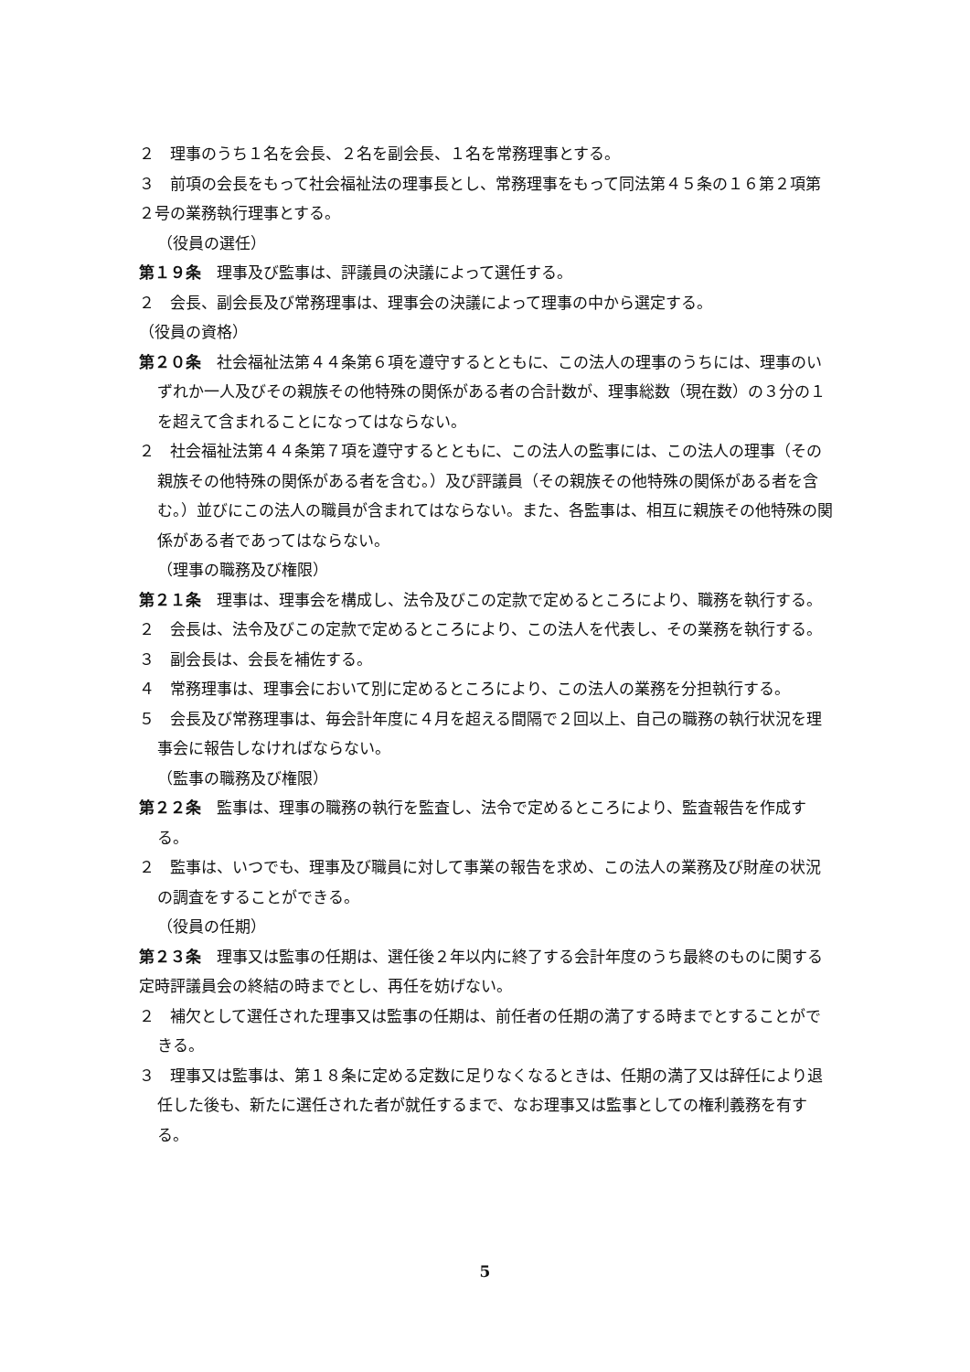２　理事のうち１名を会長、２名を副会長、１名を常務理事とする。
３　前項の会長をもって社会福祉法の理事長とし、常務理事をもって同法第４５条の１６第２項第２号の業務執行理事とする。
（役員の選任）
第１９条　理事及び監事は、評議員の決議によって選任する。
２　会長、副会長及び常務理事は、理事会の決議によって理事の中から選定する。
（役員の資格）
第２０条　社会福祉法第４４条第６項を遵守するとともに、この法人の理事のうちには、理事のいずれか一人及びその親族その他特殊の関係がある者の合計数が、理事総数（現在数）の３分の１を超えて含まれることになってはならない。
２　社会福祉法第４４条第７項を遵守するとともに、この法人の監事には、この法人の理事（その親族その他特殊の関係がある者を含む。）及び評議員（その親族その他特殊の関係がある者を含む。）並びにこの法人の職員が含まれてはならない。また、各監事は、相互に親族その他特殊の関係がある者であってはならない。
（理事の職務及び権限）
第２１条　理事は、理事会を構成し、法令及びこの定款で定めるところにより、職務を執行する。
２　会長は、法令及びこの定款で定めるところにより、この法人を代表し、その業務を執行する。
３　副会長は、会長を補佐する。
４　常務理事は、理事会において別に定めるところにより、この法人の業務を分担執行する。
５　会長及び常務理事は、毎会計年度に４月を超える間隔で２回以上、自己の職務の執行状況を理事会に報告しなければならない。
（監事の職務及び権限）
第２２条　監事は、理事の職務の執行を監査し、法令で定めるところにより、監査報告を作成する。
２　監事は、いつでも、理事及び職員に対して事業の報告を求め、この法人の業務及び財産の状況の調査をすることができる。
（役員の任期）
第２３条　理事又は監事の任期は、選任後２年以内に終了する会計年度のうち最終のものに関する定時評議員会の終結の時までとし、再任を妨げない。
２　補欠として選任された理事又は監事の任期は、前任者の任期の満了する時までとすることができる。
３　理事又は監事は、第１８条に定める定数に足りなくなるときは、任期の満了又は辞任により退任した後も、新たに選任された者が就任するまで、なお理事又は監事としての権利義務を有する。
5